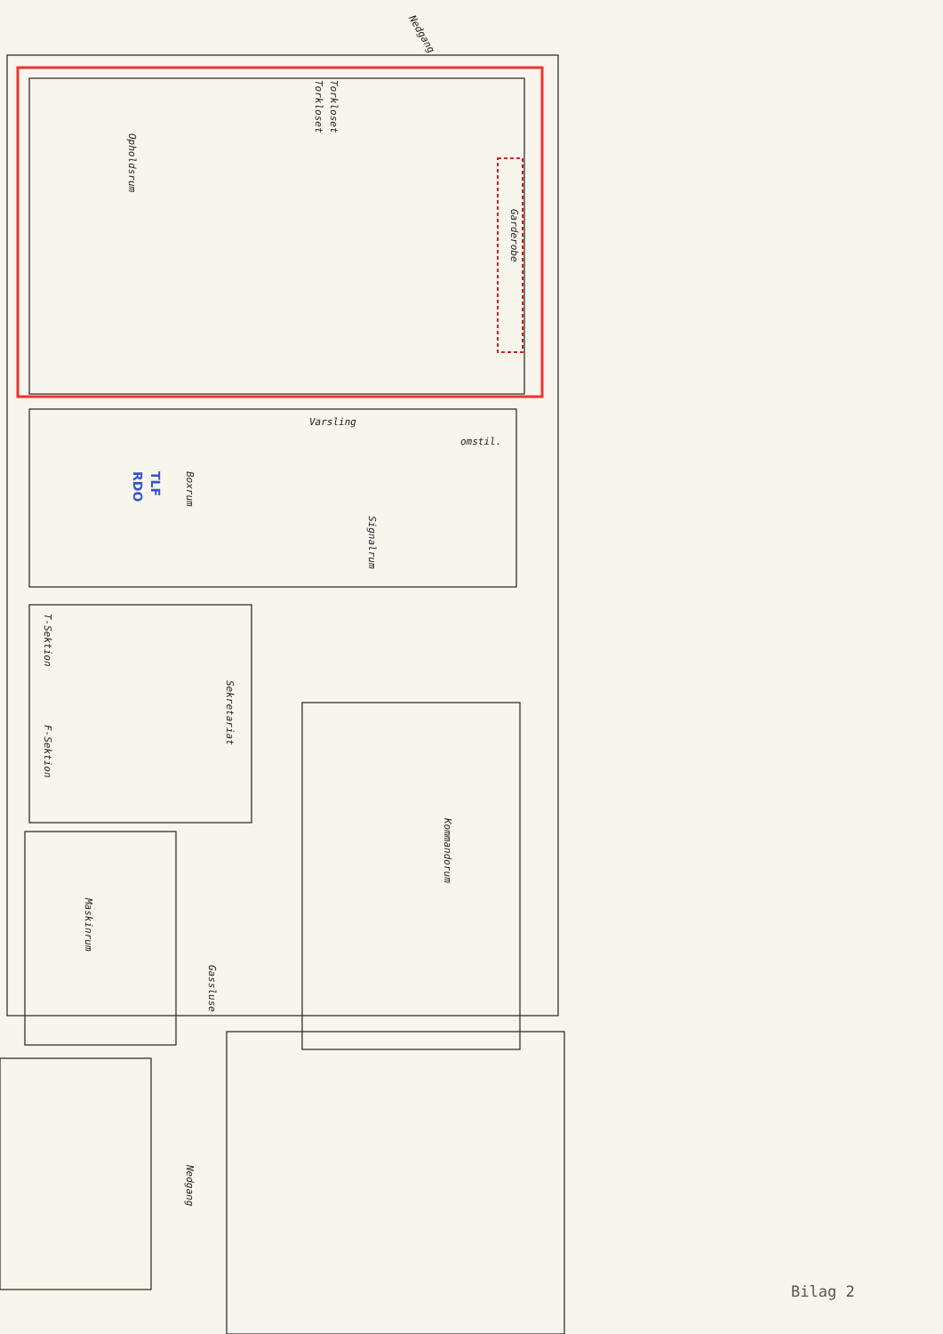Garderobe
Opholdsrum
Boxrum
Signalrum
Sekretariat
T-Sektion
F-Sektion
Kommandorum
Maskinrum
Gassluse
Nedgang
Nedgang
Varsling
omstil.
Torkloset
Torkloset
TLF
RDO
Bilag 2